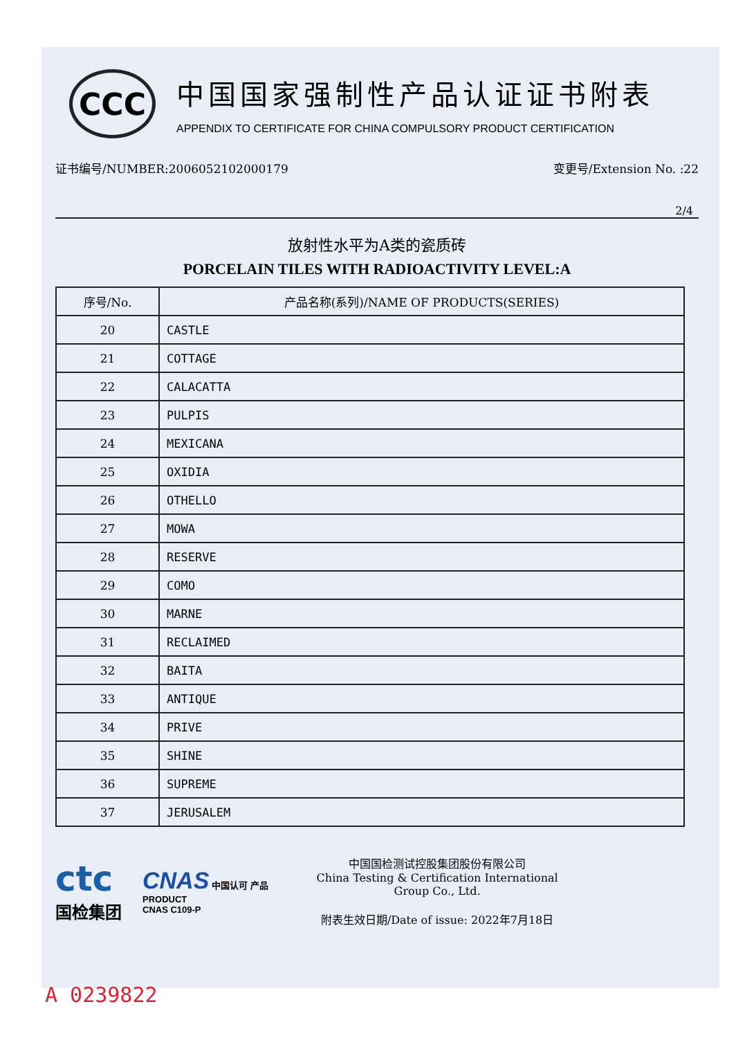CCC
中国国家强制性产品认证证书附表
APPENDIX TO CERTIFICATE FOR CHINA COMPULSORY PRODUCT CERTIFICATION
证书编号/NUMBER:2006052102000179 变更号/Extension No. :22
2/4
放射性水平为A类的瓷质砖
PORCELAIN TILES WITH RADIOACTIVITY LEVEL:A
| 序号/No. | 产品名称(系列)/NAME OF PRODUCTS(SERIES) |
| --- | --- |
| 20 | CASTLE |
| 21 | COTTAGE |
| 22 | CALACATTA |
| 23 | PULPIS |
| 24 | MEXICANA |
| 25 | OXIDIA |
| 26 | OTHELLO |
| 27 | MOWA |
| 28 | RESERVE |
| 29 | COMO |
| 30 | MARNE |
| 31 | RECLAIMED |
| 32 | BAITA |
| 33 | ANTIQUE |
| 34 | PRIVE |
| 35 | SHINE |
| 36 | SUPREME |
| 37 | JERUSALEM |
ctc
国检集团
CNAS 中国认可 产品
PRODUCT
CNAS C109-P
中国国检测试控股集团股份有限公司
China Testing & Certification International
Group Co., Ltd.
附表生效日期/Date of issue: 2022年7月18日
A 0239822